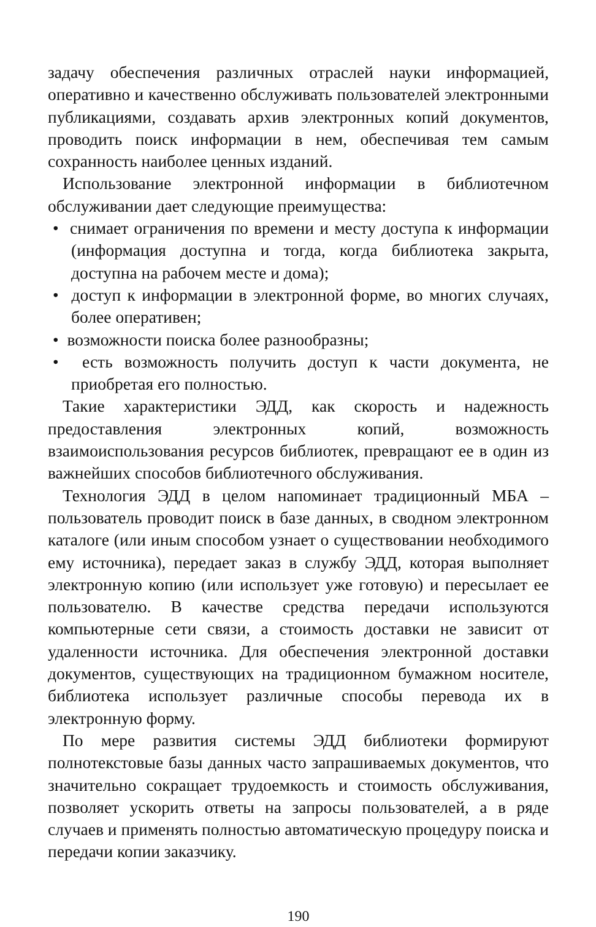задачу обеспечения различных отраслей науки информацией, оперативно и качественно обслуживать пользователей электронными публикациями, создавать архив электронных копий документов, проводить поиск информации в нем, обеспечивая тем самым сохранность наиболее ценных изданий.
Использование электронной информации в библиотечном обслуживании дает следующие преимущества:
• снимает ограничения по времени и месту доступа к информации (информация доступна и тогда, когда библиотека закрыта, доступна на рабочем месте и дома);
• доступ к информации в электронной форме, во многих случаях, более оперативен;
• возможности поиска более разнообразны;
• есть возможность получить доступ к части документа, не приобретая его полностью.
Такие характеристики ЭДД, как скорость и надежность предоставления электронных копий, возможность взаимоиспользования ресурсов библиотек, превращают ее в один из важнейших способов библиотечного обслуживания.
Технология ЭДД в целом напоминает традиционный МБА – пользователь проводит поиск в базе данных, в сводном электронном каталоге (или иным способом узнает о существовании необходимого ему источника), передает заказ в службу ЭДД, которая выполняет электронную копию (или использует уже готовую) и пересылает ее пользователю. В качестве средства передачи используются компьютерные сети связи, а стоимость доставки не зависит от удаленности источника. Для обеспечения электронной доставки документов, существующих на традиционном бумажном носителе, библиотека использует различные способы перевода их в электронную форму.
По мере развития системы ЭДД библиотеки формируют полнотекстовые базы данных часто запрашиваемых документов, что значительно сокращает трудоемкость и стоимость обслуживания, позволяет ускорить ответы на запросы пользователей, а в ряде случаев и применять полностью автоматическую процедуру поиска и передачи копии заказчику.
190